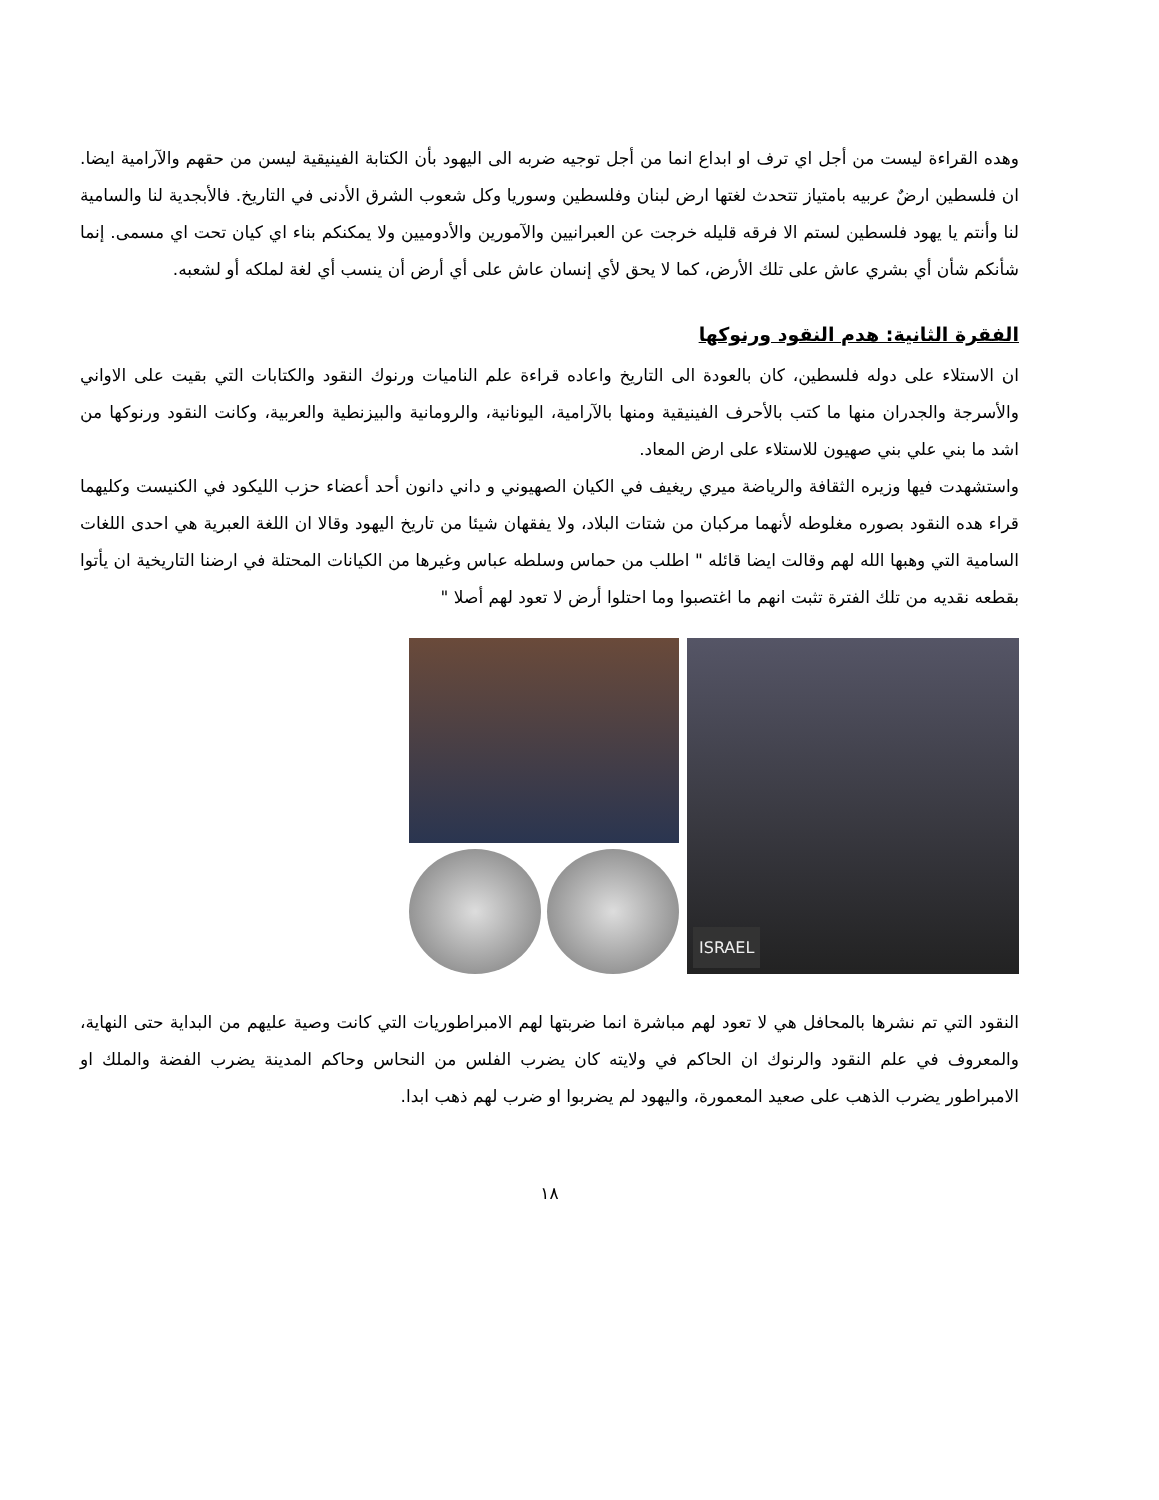وهده القراءة ليست من أجل اي ترف او ابداع انما من أجل توجيه ضربه الى اليهود بأن الكتابة الفينيقية ليسن من حقهم والآرامية ايضا. ان فلسطين ارضٌ عربيه بامتياز تتحدث لغتها ارض لبنان وفلسطين وسوريا وكل شعوب الشرق الأدنى في التاريخ. فالأبجدية لنا والسامية لنا وأنتم يا يهود فلسطين لستم الا فرقه قليله خرجت عن العبرانيين والآمورين والأدوميين ولا يمكنكم بناء اي كيان تحت اي مسمى. إنما شأنكم شأن أي بشري عاش على تلك الأرض، كما لا يحق لأي إنسان عاش على أي أرض أن ينسب أي لغة لملكه أو لشعبه.
الفقرة الثانية: هدم النقود ورنوكها
ان الاستلاء على دوله فلسطين، كان بالعودة الى التاريخ واعاده قراءة علم الناميات ورنوك النقود والكتابات التي بقيت على الاواني والأسرجة والجدران منها ما كتب بالأحرف الفينيقية ومنها بالآرامية، اليونانية، والرومانية والبيزنطية والعربية، وكانت النقود ورنوكها من اشد ما بني علي بني صهيون للاستلاء على ارض المعاد.
واستشهدت فيها وزيره الثقافة والرياضة ميري ريغيف في الكيان الصهيوني و داني دانون أحد أعضاء حزب الليكود في الكنيست وكليهما قراء هده النقود بصوره مغلوطه لأنهما مركبان من شتات البلاد، ولا يفقهان شيئا من تاريخ اليهود وقالا ان اللغة العبرية هي احدى اللغات السامية التي وهبها الله لهم وقالت ايضا قائله " اطلب من حماس وسلطه عباس وغيرها من الكيانات المحتلة في ارضنا التاريخية ان يأتوا بقطعه نقديه من تلك الفترة تثبت انهم ما اغتصبوا وما احتلوا أرض لا تعود لهم أصلا "
ISRAEL
النقود التي تم نشرها بالمحافل هي لا تعود لهم مباشرة انما ضربتها لهم الامبراطوريات التي كانت وصية عليهم من البداية حتى النهاية، والمعروف في علم النقود والرنوك ان الحاكم في ولايته كان يضرب الفلس من النحاس وحاكم المدينة يضرب الفضة والملك او الامبراطور يضرب الذهب على صعيد المعمورة، واليهود لم يضربوا او ضرب لهم ذهب ابدا.
١٨